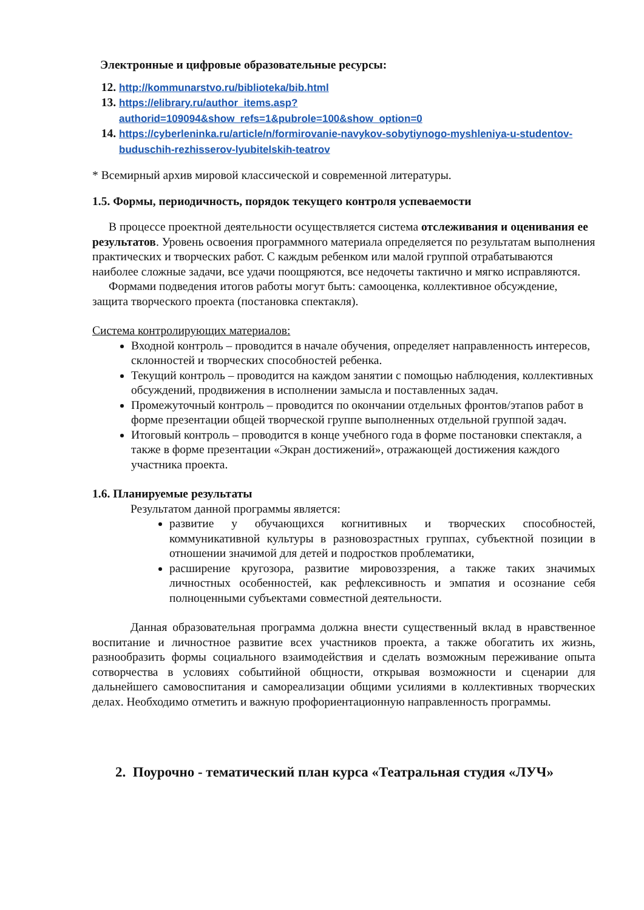Электронные и цифровые образовательные ресурсы:
12. http://kommunarstvo.ru/biblioteka/bib.html
13. https://elibrary.ru/author_items.asp?authorid=109094&show_refs=1&pubrole=100&show_option=0
14. https://cyberleninka.ru/article/n/formirovanie-navykov-sobytiynogo-myshleniya-u-studentov-buduschih-rezhisserov-lyubitelskih-teatrov
* Всемирный архив мировой классической и современной литературы.
1.5. Формы, периодичность, порядок текущего контроля успеваемости
В процессе проектной деятельности осуществляется система отслеживания и оценивания ее результатов. Уровень освоения программного материала определяется по результатам выполнения практических и творческих работ. С каждым ребенком или малой группой отрабатываются наиболее сложные задачи, все удачи поощряются, все недочеты тактично и мягко исправляются.
Формами подведения итогов работы могут быть: самооценка, коллективное обсуждение, защита творческого проекта (постановка спектакля).
Система контролирующих материалов:
Входной контроль – проводится в начале обучения, определяет направленность интересов, склонностей и творческих способностей ребенка.
Текущий контроль – проводится на каждом занятии с помощью наблюдения, коллективных обсуждений, продвижения в исполнении замысла и поставленных задач.
Промежуточный контроль – проводится по окончании отдельных фронтов/этапов работ в форме презентации общей творческой группе выполненных отдельной группой задач.
Итоговый контроль – проводится в конце учебного года в форме постановки спектакля, а также в форме презентации «Экран достижений», отражающей достижения каждого участника проекта.
1.6. Планируемые результаты
Результатом данной программы является:
развитие у обучающихся когнитивных и творческих способностей, коммуникативной культуры в разновозрастных группах, субъектной позиции в отношении значимой для детей и подростков проблематики,
расширение кругозора, развитие мировоззрения, а также таких значимых личностных особенностей, как рефлексивность и эмпатия и осознание себя полноценными субъектами совместной деятельности.
Данная образовательная программа должна внести существенный вклад в нравственное воспитание и личностное развитие всех участников проекта, а также обогатить их жизнь, разнообразить формы социального взаимодействия и сделать возможным переживание опыта сотворчества в условиях событийной общности, открывая возможности и сценарии для дальнейшего самовоспитания и самореализации общими усилиями в коллективных творческих делах. Необходимо отметить и важную профориентационную направленность программы.
2. Поурочно - тематический план курса «Театральная студия «ЛУЧ»